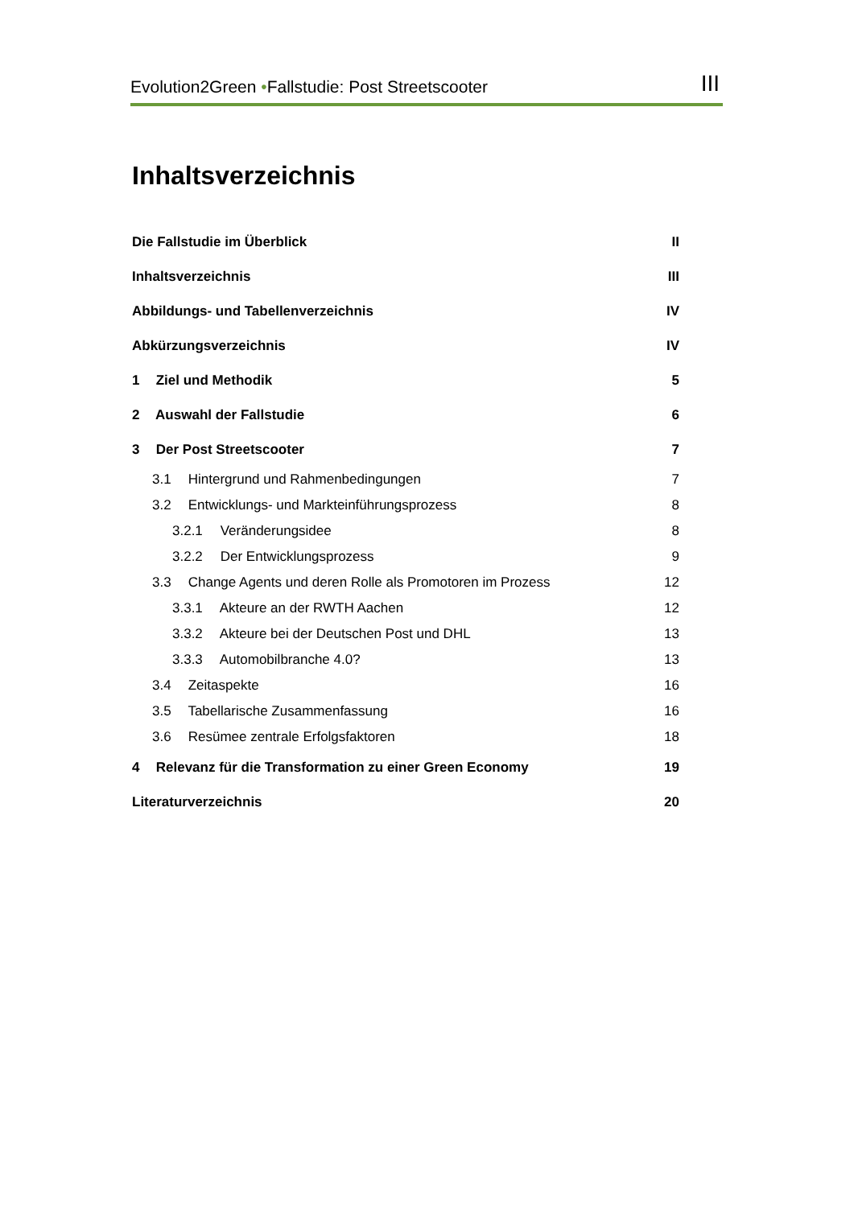Evolution2Green •Fallstudie: Post Streetscooter III
Inhaltsverzeichnis
Die Fallstudie im Überblick II
Inhaltsverzeichnis III
Abbildungs- und Tabellenverzeichnis IV
Abkürzungsverzeichnis IV
1 Ziel und Methodik 5
2 Auswahl der Fallstudie 6
3 Der Post Streetscooter 7
3.1 Hintergrund und Rahmenbedingungen 7
3.2 Entwicklungs- und Markteinführungsprozess 8
3.2.1 Veränderungsidee 8
3.2.2 Der Entwicklungsprozess 9
3.3 Change Agents und deren Rolle als Promotoren im Prozess 12
3.3.1 Akteure an der RWTH Aachen 12
3.3.2 Akteure bei der Deutschen Post und DHL 13
3.3.3 Automobilbranche 4.0? 13
3.4 Zeitaspekte 16
3.5 Tabellarische Zusammenfassung 16
3.6 Resümee zentrale Erfolgsfaktoren 18
4 Relevanz für die Transformation zu einer Green Economy 19
Literaturverzeichnis 20